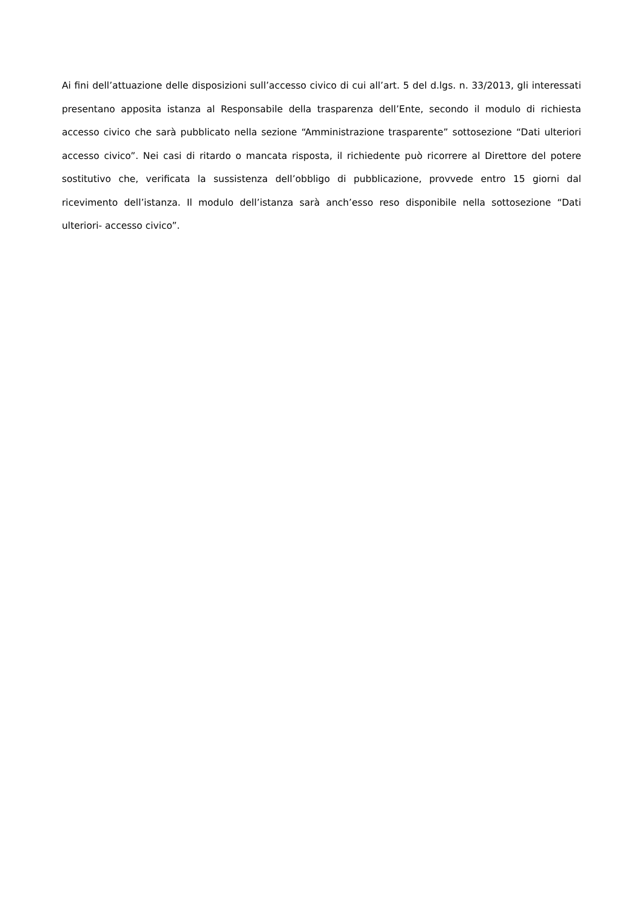Ai fini dell’attuazione delle disposizioni sull’accesso civico di cui all’art. 5 del d.lgs. n. 33/2013, gli interessati presentano apposita istanza al Responsabile della trasparenza dell’Ente, secondo il modulo di richiesta accesso civico che sarà pubblicato nella sezione “Amministrazione trasparente” sottosezione “Dati ulteriori accesso civico”. Nei casi di ritardo o mancata risposta, il richiedente può ricorrere al Direttore del potere sostitutivo che, verificata la sussistenza dell’obbligo di pubblicazione, provvede entro 15 giorni dal ricevimento dell’istanza. Il modulo dell’istanza sarà anch’esso reso disponibile nella sottosezione “Dati ulteriori- accesso civico”.